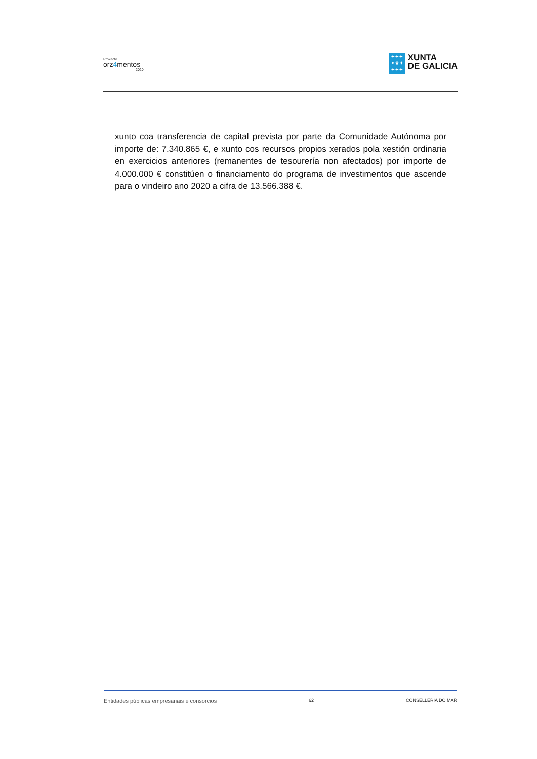Proxecto
orz4mentos
2020
✦✦✦
✦♛✦
✦✦✦
XUNTA
DE GALICIA
xunto coa transferencia de capital prevista por parte da Comunidade Autónoma por importe de: 7.340.865 €, e xunto cos recursos propios xerados pola xestión ordinaria en exercicios anteriores (remanentes de tesourería non afectados) por importe de 4.000.000 € constitúen o financiamento do programa de investimentos que ascende para o vindeiro ano 2020 a cifra de 13.566.388 €.
Entidades públicas empresariais e consorcios 62 CONSELLERÍA DO MAR